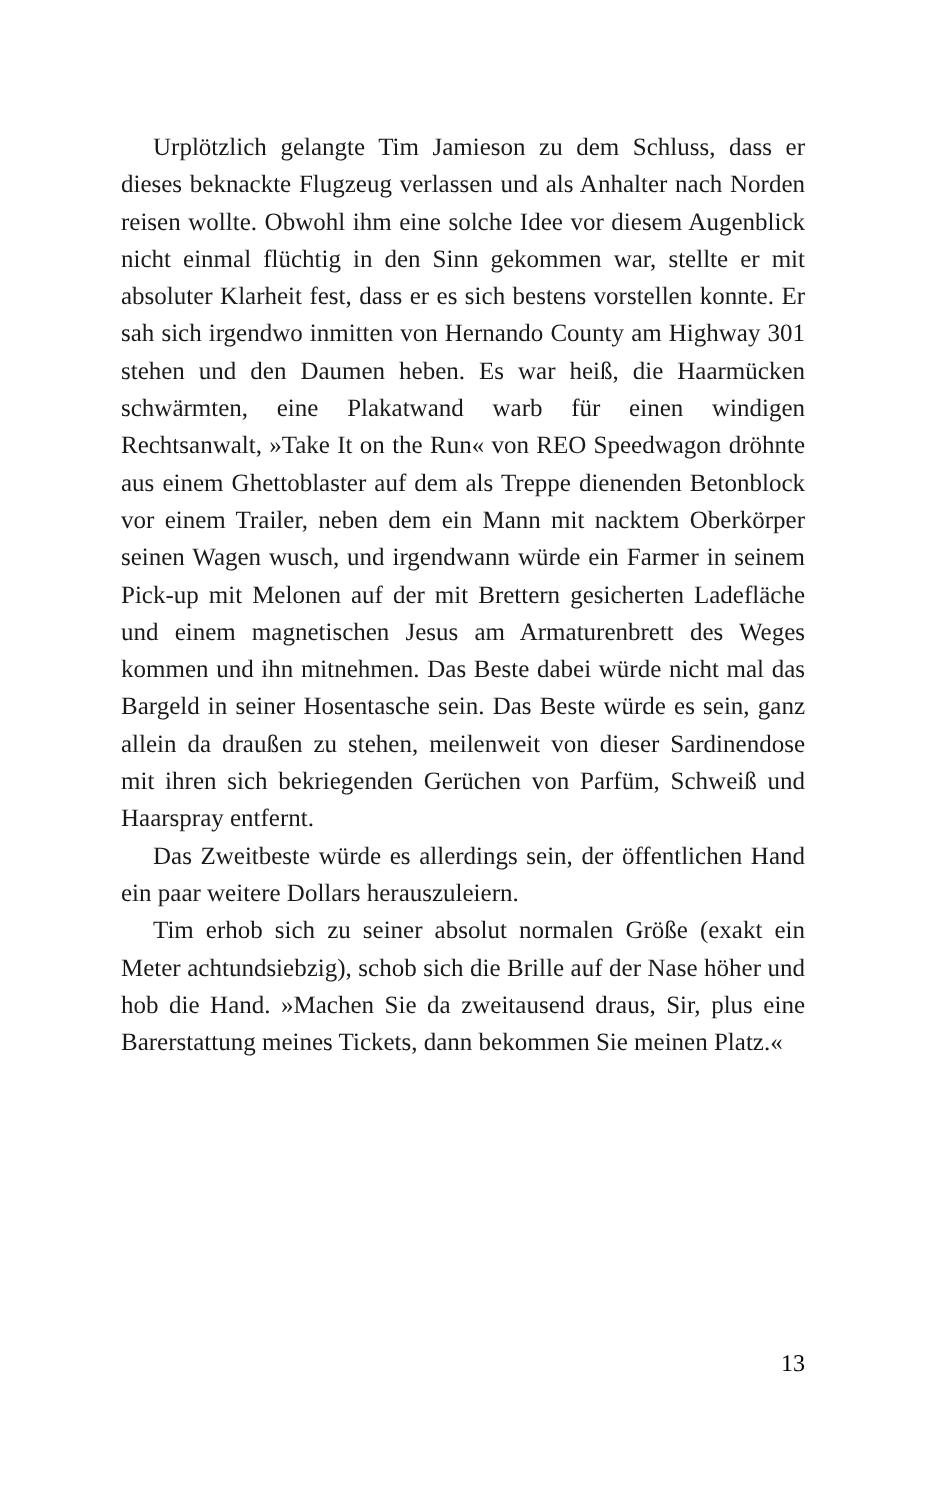Urplötzlich gelangte Tim Jamieson zu dem Schluss, dass er dieses beknackte Flugzeug verlassen und als Anhalter nach Norden reisen wollte. Obwohl ihm eine solche Idee vor diesem Augenblick nicht einmal flüchtig in den Sinn gekommen war, stellte er mit absoluter Klarheit fest, dass er es sich bestens vorstellen konnte. Er sah sich irgendwo inmitten von Hernando County am Highway 301 stehen und den Daumen heben. Es war heiß, die Haarmücken schwärmten, eine Plakatwand warb für einen windigen Rechtsanwalt, »Take It on the Run« von REO Speedwagon dröhnte aus einem Ghettoblaster auf dem als Treppe dienenden Betonblock vor einem Trailer, neben dem ein Mann mit nacktem Oberkörper seinen Wagen wusch, und irgendwann würde ein Farmer in seinem Pick-up mit Melonen auf der mit Brettern gesicherten Ladefläche und einem magnetischen Jesus am Armaturenbrett des Weges kommen und ihn mitnehmen. Das Beste dabei würde nicht mal das Bargeld in seiner Hosentasche sein. Das Beste würde es sein, ganz allein da draußen zu stehen, meilenweit von dieser Sardinendose mit ihren sich bekriegenden Gerüchen von Parfüm, Schweiß und Haarspray entfernt.
Das Zweitbeste würde es allerdings sein, der öffentlichen Hand ein paar weitere Dollars herauszuleiern.
Tim erhob sich zu seiner absolut normalen Größe (exakt ein Meter achtundsiebzig), schob sich die Brille auf der Nase höher und hob die Hand. »Machen Sie da zweitausend draus, Sir, plus eine Barerstattung meines Tickets, dann bekommen Sie meinen Platz.«
13